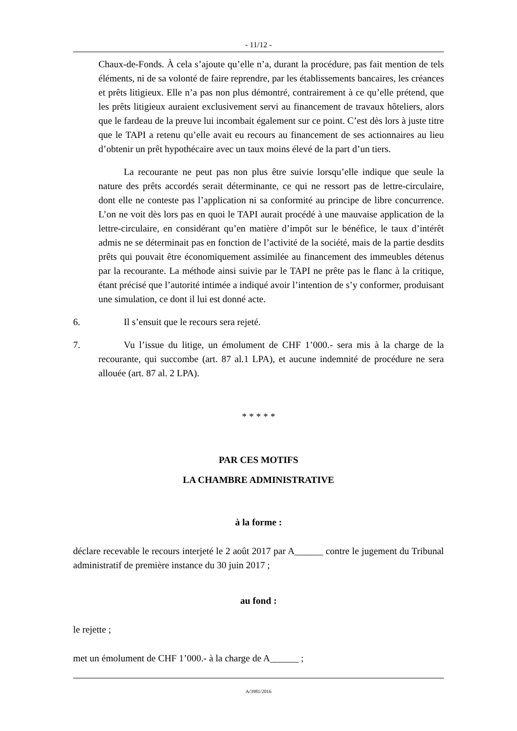- 11/12 -
Chaux-de-Fonds. À cela s’ajoute qu’elle n’a, durant la procédure, pas fait mention de tels éléments, ni de sa volonté de faire reprendre, par les établissements bancaires, les créances et prêts litigieux. Elle n’a pas non plus démontré, contrairement à ce qu’elle prétend, que les prêts litigieux auraient exclusivement servi au financement de travaux hôteliers, alors que le fardeau de la preuve lui incombait également sur ce point. C’est dès lors à juste titre que le TAPI a retenu qu’elle avait eu recours au financement de ses actionnaires au lieu d’obtenir un prêt hypothécaire avec un taux moins élevé de la part d’un tiers.
La recourante ne peut pas non plus être suivie lorsqu’elle indique que seule la nature des prêts accordés serait déterminante, ce qui ne ressort pas de lettre-circulaire, dont elle ne conteste pas l’application ni sa conformité au principe de libre concurrence. L’on ne voit dès lors pas en quoi le TAPI aurait procédé à une mauvaise application de la lettre-circulaire, en considérant qu’en matière d’impôt sur le bénéfice, le taux d’intérêt admis ne se déterminait pas en fonction de l’activité de la société, mais de la partie desdits prêts qui pouvait être économiquement assimilée au financement des immeubles détenus par la recourante. La méthode ainsi suivie par le TAPI ne prête pas le flanc à la critique, étant précisé que l’autorité intimée a indiqué avoir l’intention de s’y conformer, produisant une simulation, ce dont il lui est donné acte.
6. Il s’ensuit que le recours sera rejeté.
7. Vu l’issue du litige, un émolument de CHF 1’000.- sera mis à la charge de la recourante, qui succombe (art. 87 al.1 LPA), et aucune indemnité de procédure ne sera allouée (art. 87 al. 2 LPA).
* * * * *
PAR CES MOTIFS
LA CHAMBRE ADMINISTRATIVE
à la forme :
déclare recevable le recours interjeté le 2 août 2017 par A______ contre le jugement du Tribunal administratif de première instance du 30 juin 2017 ;
au fond :
le rejette ;
met un émolument de CHF 1’000.- à la charge de A______ ;
A/3981/2016